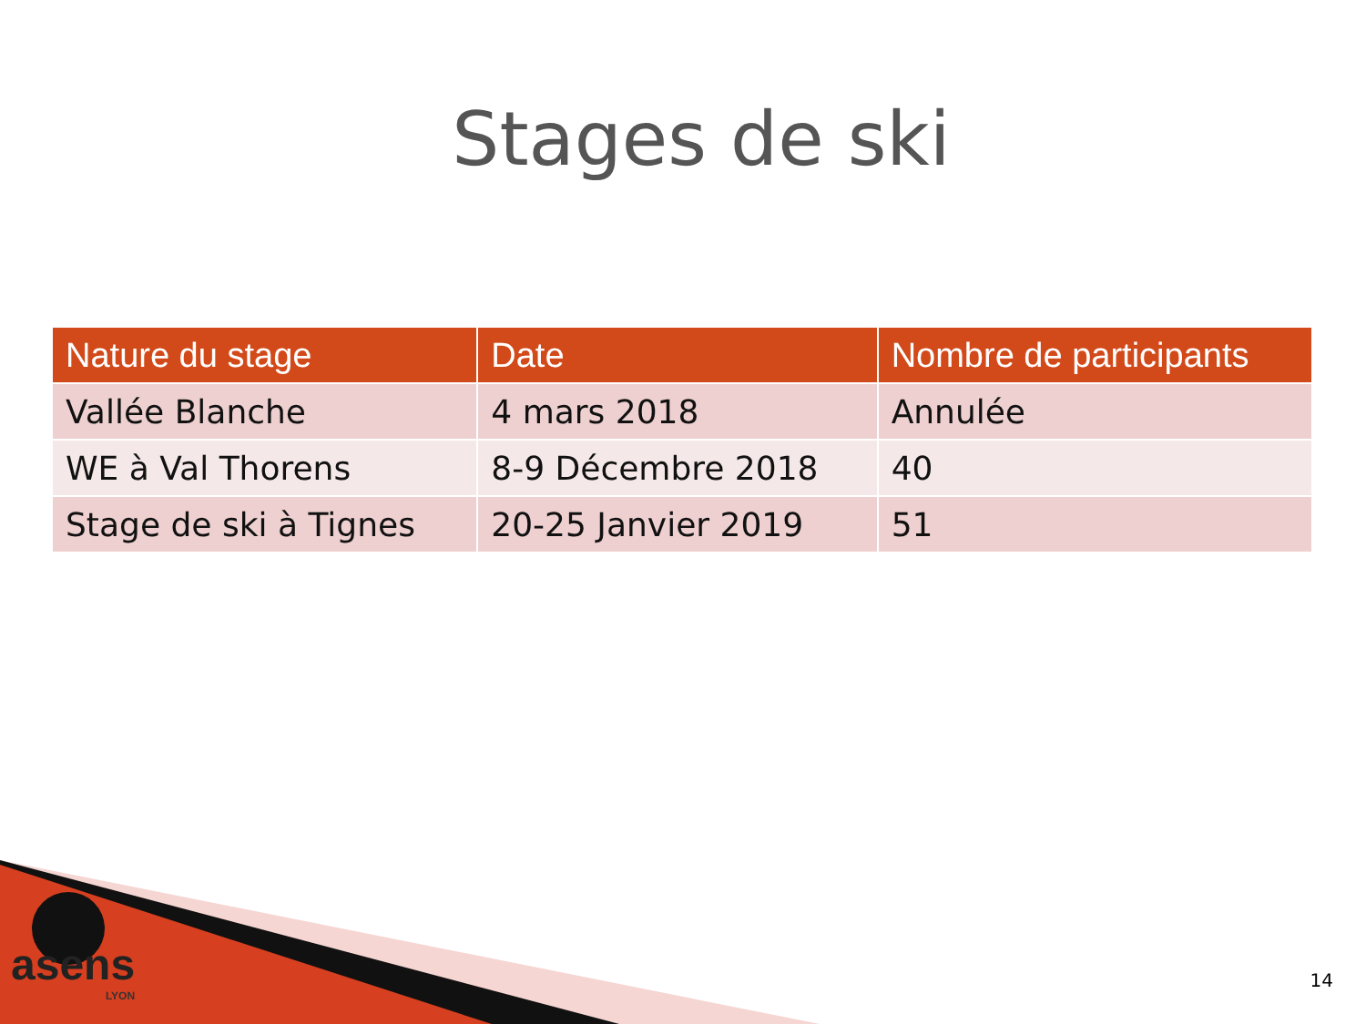Stages de ski
| Nature du stage | Date | Nombre de participants |
| --- | --- | --- |
| Vallée Blanche | 4 mars 2018 | Annulée |
| WE à Val Thorens | 8-9 Décembre 2018 | 40 |
| Stage de ski à Tignes | 20-25 Janvier 2019 | 51 |
asens
LYON
14